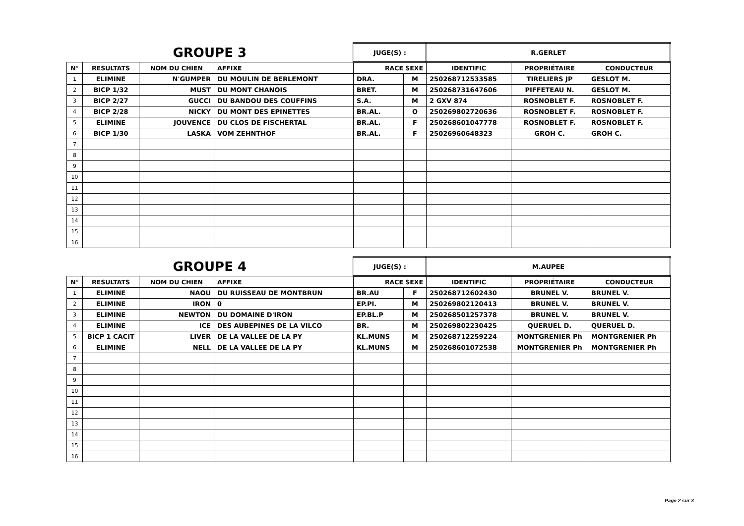| GROUPE 3 | | | | JUGE(S) : | | R.GERLET | | |
| N° | RESULTATS | NOM DU CHIEN | AFFIXE | RACE SEXE | | IDENTIFIC | PROPRIÉTAIRE | CONDUCTEUR |
| 1 | ELIMINE | N'GUMPER | DU MOULIN DE BERLEMONT | DRA. | M | 250268712533585 | TIRELIERS JP | GESLOT M. |
| 2 | BICP 1/32 | MUST | DU MONT CHANOIS | BRET. | M | 250268731647606 | PIFFETEAU N. | GESLOT M. |
| 3 | BICP 2/27 | GUCCI | DU BANDOU DES COUFFINS | S.A. | M | 2 GXV 874 | ROSNOBLET F. | ROSNOBLET F. |
| 4 | BICP 2/28 | NICKY | DU MONT DES EPINETTES | BR.AL. | O | 250269802720636 | ROSNOBLET F. | ROSNOBLET F. |
| 5 | ELIMINE | JOUVENCE | DU CLOS DE FISCHERTAL | BR.AL. | F | 250268601047778 | ROSNOBLET F. | ROSNOBLET F. |
| 6 | BICP 1/30 | LASKA | VOM ZEHNTHOF | BR.AL. | F | 25026960648323 | GROH C. | GROH C. |
| 7 | | | | | | | | |
| 8 | | | | | | | | |
| 9 | | | | | | | | |
| 10 | | | | | | | | |
| 11 | | | | | | | | |
| 12 | | | | | | | | |
| 13 | | | | | | | | |
| 14 | | | | | | | | |
| 15 | | | | | | | | |
| 16 | | | | | | | | |
| GROUPE 4 | | | | JUGE(S) : | | M.AUPEE | | |
| N° | RESULTATS | NOM DU CHIEN | AFFIXE | RACE SEXE | | IDENTIFIC | PROPRIÉTAIRE | CONDUCTEUR |
| 1 | ELIMINE | NAOU | DU RUISSEAU DE MONTBRUN | BR.AU | F | 250268712602430 | BRUNEL V. | BRUNEL V. |
| 2 | ELIMINE | IRON | 0 | EP.PI. | M | 250269802120413 | BRUNEL V. | BRUNEL V. |
| 3 | ELIMINE | NEWTON | DU DOMAINE D'IRON | EP.BL.P | M | 250268501257378 | BRUNEL V. | BRUNEL V. |
| 4 | ELIMINE | ICE | DES AUBEPINES DE LA VILCO | BR. | M | 250269802230425 | QUERUEL D. | QUERUEL D. |
| 5 | BICP 1 CACIT | LIVER | DE LA VALLEE DE LA PY | KL.MUNS | M | 250268712259224 | MONTGRENIER Ph | MONTGRENIER Ph |
| 6 | ELIMINE | NELL | DE LA VALLEE DE LA PY | KL.MUNS | M | 250268601072538 | MONTGRENIER Ph | MONTGRENIER Ph |
| 7 | | | | | | | | |
| 8 | | | | | | | | |
| 9 | | | | | | | | |
| 10 | | | | | | | | |
| 11 | | | | | | | | |
| 12 | | | | | | | | |
| 13 | | | | | | | | |
| 14 | | | | | | | | |
| 15 | | | | | | | | |
| 16 | | | | | | | | |
Page 2 sur 3